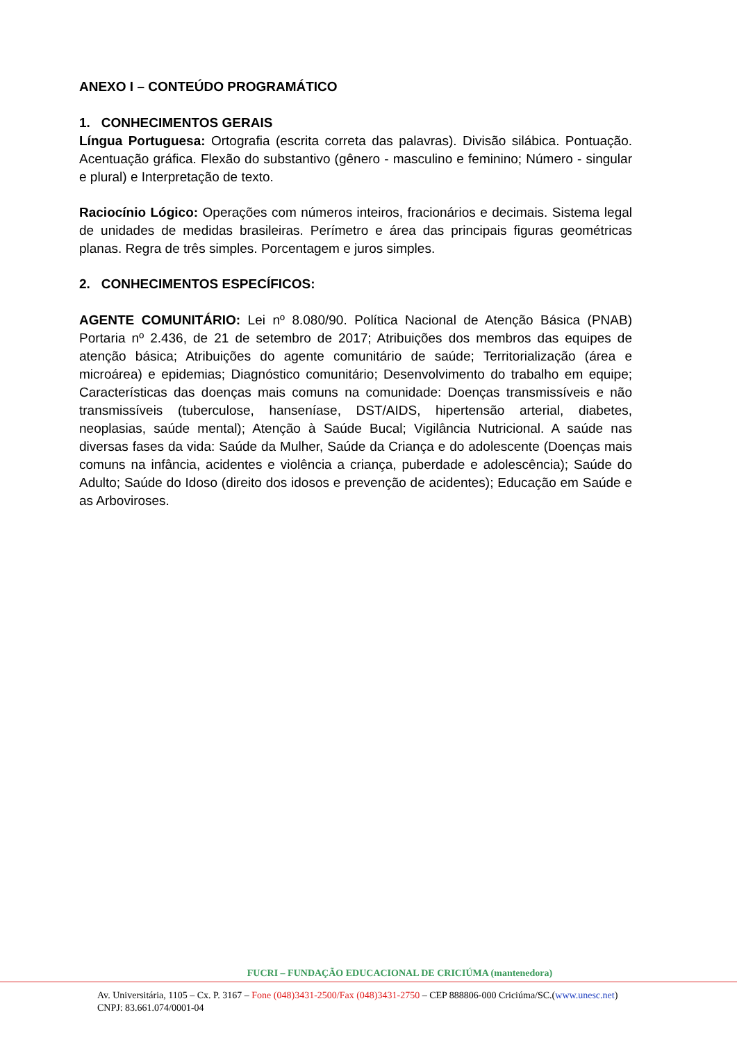ANEXO I – CONTEÚDO PROGRAMÁTICO
1. CONHECIMENTOS GERAIS
Língua Portuguesa: Ortografia (escrita correta das palavras). Divisão silábica. Pontuação. Acentuação gráfica. Flexão do substantivo (gênero - masculino e feminino; Número - singular e plural) e Interpretação de texto.
Raciocínio Lógico: Operações com números inteiros, fracionários e decimais. Sistema legal de unidades de medidas brasileiras. Perímetro e área das principais figuras geométricas planas. Regra de três simples. Porcentagem e juros simples.
2. CONHECIMENTOS ESPECÍFICOS:
AGENTE COMUNITÁRIO: Lei nº 8.080/90. Política Nacional de Atenção Básica (PNAB) Portaria nº 2.436, de 21 de setembro de 2017; Atribuições dos membros das equipes de atenção básica; Atribuições do agente comunitário de saúde; Territorialização (área e microárea) e epidemias; Diagnóstico comunitário; Desenvolvimento do trabalho em equipe; Características das doenças mais comuns na comunidade: Doenças transmissíveis e não transmissíveis (tuberculose, hanseníase, DST/AIDS, hipertensão arterial, diabetes, neoplasias, saúde mental); Atenção à Saúde Bucal; Vigilância Nutricional. A saúde nas diversas fases da vida: Saúde da Mulher, Saúde da Criança e do adolescente (Doenças mais comuns na infância, acidentes e violência a criança, puberdade e adolescência); Saúde do Adulto; Saúde do Idoso (direito dos idosos e prevenção de acidentes); Educação em Saúde e as Arboviroses.
FUCRI – FUNDAÇÃO EDUCACIONAL DE CRICIÚMA (mantenedora)
Av. Universitária, 1105 – Cx. P. 3167 – Fone (048)3431-2500/Fax (048)3431-2750 – CEP 888806-000 Criciúma/SC.(www.unesc.net)
CNPJ: 83.661.074/0001-04